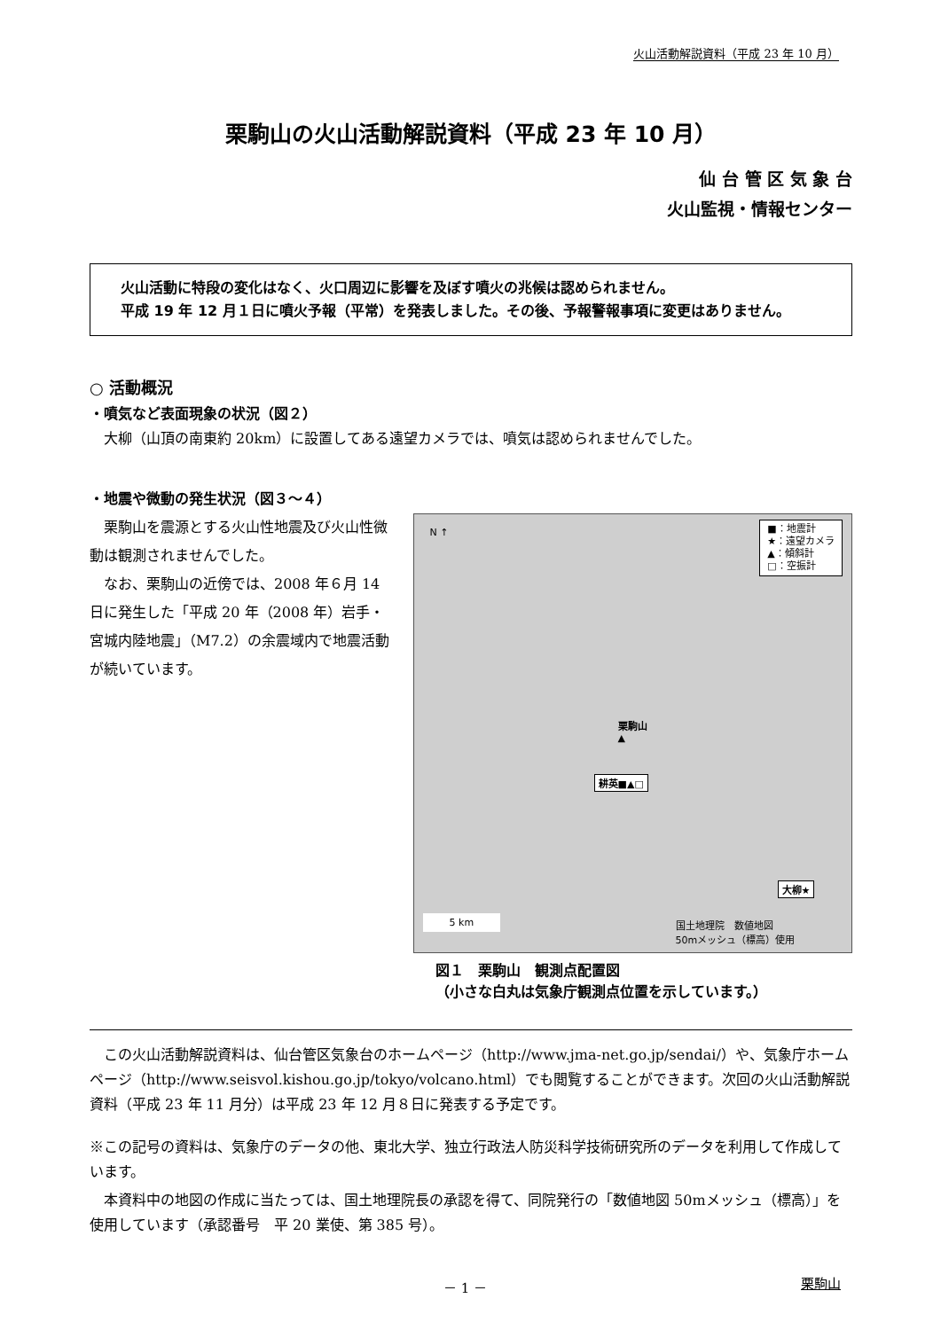火山活動解説資料（平成 23 年 10 月）
栗駒山の火山活動解説資料（平成 23 年 10 月）
仙 台 管 区 気 象 台
火山監視・情報センター
　火山活動に特段の変化はなく、火口周辺に影響を及ぼす噴火の兆候は認められません。
　平成 19 年 12 月１日に噴火予報（平常）を発表しました。その後、予報警報事項に変更はありません。
○ 活動概況
・噴気など表面現象の状況（図２）
　大柳（山頂の南東約 20km）に設置してある遠望カメラでは、噴気は認められませんでした。
・地震や微動の発生状況（図３～４）
　栗駒山を震源とする火山性地震及び火山性微動は観測されませんでした。
　なお、栗駒山の近傍では、2008 年６月 14 日に発生した「平成 20 年（2008 年）岩手・宮城内陸地震」（M7.2）の余震域内で地震活動が続いています。
N ↑
■：地震計
★：遠望カメラ
▲：傾斜計
□：空振計
栗駒山
▲
耕英■▲□
大柳★
5 km
国土地理院　数値地図
50mメッシュ（標高）使用
図１　栗駒山　観測点配置図
（小さな白丸は気象庁観測点位置を示しています。）
　この火山活動解説資料は、仙台管区気象台のホームページ（http://www.jma-net.go.jp/sendai/）や、気象庁ホームページ（http://www.seisvol.kishou.go.jp/tokyo/volcano.html）でも閲覧することができます。次回の火山活動解説資料（平成 23 年 11 月分）は平成 23 年 12 月８日に発表する予定です。
※この記号の資料は、気象庁のデータの他、東北大学、独立行政法人防災科学技術研究所のデータを利用して作成しています。
　本資料中の地図の作成に当たっては、国土地理院長の承認を得て、同院発行の「数値地図 50mメッシュ（標高）」を使用しています（承認番号　平 20 業使、第 385 号）。
－ 1 － 栗駒山